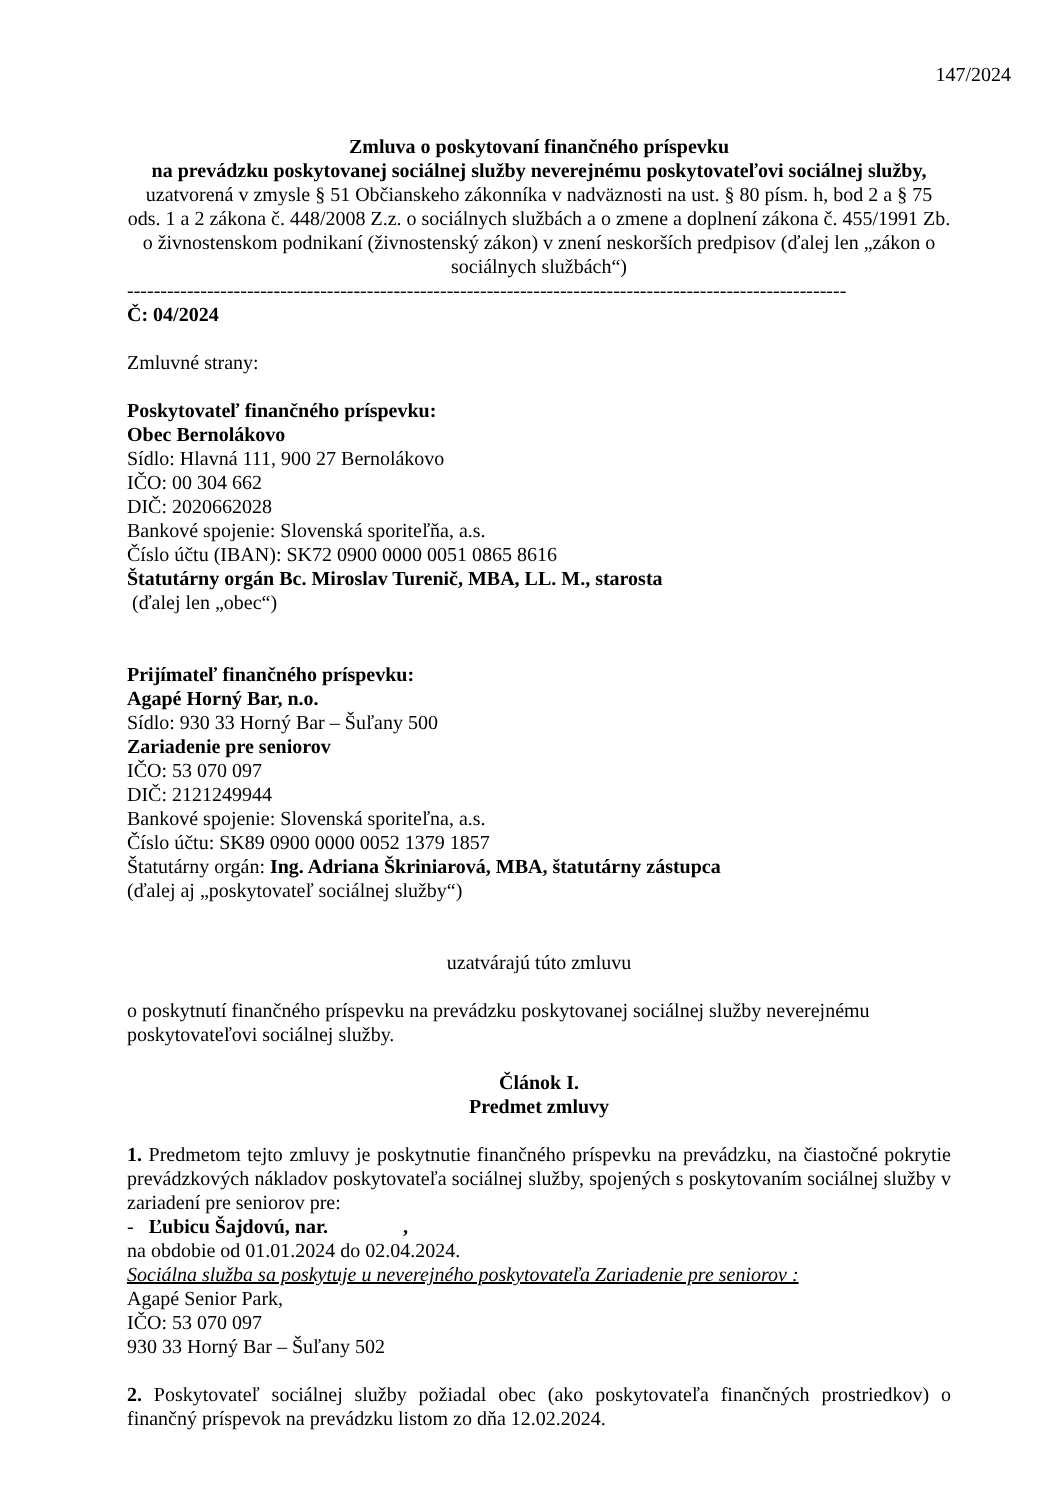147/2024
Zmluva o poskytovaní finančného príspevku
na prevádzku poskytovanej sociálnej služby neverejnému poskytovateľovi sociálnej služby,
uzatvorená v zmysle § 51 Občianskeho zákonníka v nadväznosti na ust. § 80 písm. h, bod 2 a § 75 ods. 1 a 2 zákona č. 448/2008 Z.z. o sociálnych službách a o zmene a doplnení zákona č. 455/1991 Zb. o živnostenskom podnikaní (živnostenský zákon) v znení neskorších predpisov (ďalej len „zákon o sociálnych službách“)
------------------------------------------------------------------------------------------------------------
Č: 04/2024
Zmluvné strany:
Poskytovateľ finančného príspevku:
Obec Bernolákovo
Sídlo: Hlavná 111, 900 27 Bernolákovo
IČO: 00 304 662
DIČ: 2020662028
Bankové spojenie: Slovenská sporiteľňa, a.s.
Číslo účtu (IBAN): SK72 0900 0000 0051 0865 8616
Štatutárny orgán Bc. Miroslav Turenič, MBA, LL. M., starosta
(ďalej len „obec“)
Prijímateľ finančného príspevku:
Agapé Horný Bar, n.o.
Sídlo: 930 33 Horný Bar – Šuľany 500
Zariadenie pre seniorov
IČO: 53 070 097
DIČ: 2121249944
Bankové spojenie: Slovenská sporiteľna, a.s.
Číslo účtu: SK89 0900 0000 0052 1379 1857
Štatutárny orgán: Ing. Adriana Škriniarová, MBA, štatutárny zástupca
(ďalej aj „poskytovateľ sociálnej služby“)
uzatvárajú túto zmluvu
o poskytnutí finančného príspevku na prevádzku poskytovanej sociálnej služby neverejnému poskytovateľovi sociálnej služby.
Článok I.
Predmet zmluvy
1. Predmetom tejto zmluvy je poskytnutie finančného príspevku na prevádzku, na čiastočné pokrytie prevádzkových nákladov poskytovateľa sociálnej služby, spojených s poskytovaním sociálnej služby v zariadení pre seniorov pre:
- Ľubicu Šajdovú, nar. ,
na obdobie od 01.01.2024 do 02.04.2024.
Sociálna služba sa poskytuje u neverejného poskytovateľa Zariadenie pre seniorov :
Agapé Senior Park,
IČO: 53 070 097
930 33 Horný Bar – Šuľany 502
2. Poskytovateľ sociálnej služby požiadal obec (ako poskytovateľa finančných prostriedkov) o finančný príspevok na prevádzku listom zo dňa 12.02.2024.